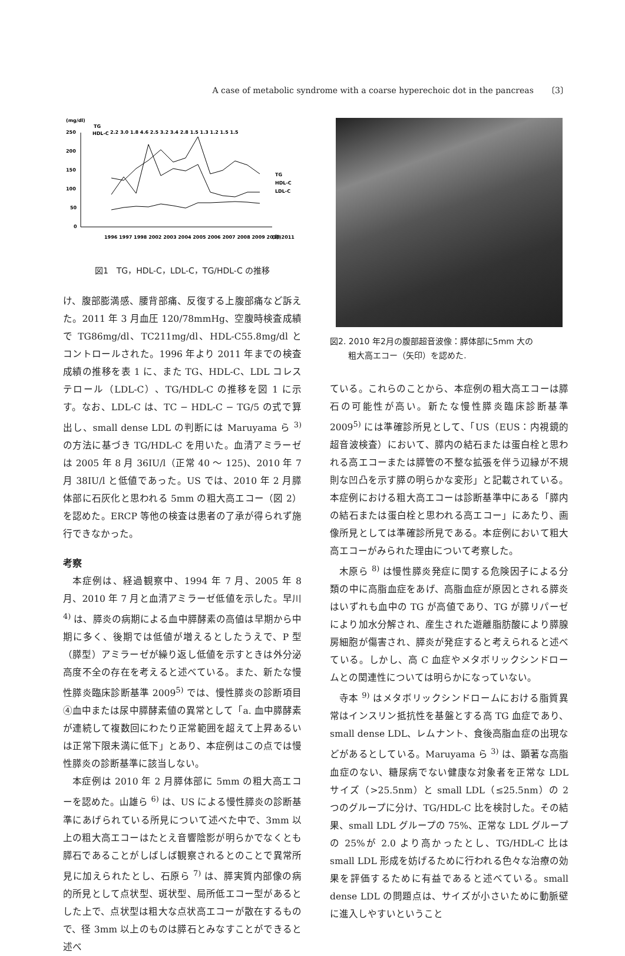A case of metabolic syndrome with a coarse hyperechoic dot in the pancreas 〔3〕
(mg/dl)
TG
HDL-C
2.2 3.0 1.8 4.6 2.5 3.2 3.4 2.8 1.5 1.3 1.2 1.5 1.5
250
200
150
100
50
0
TG
HDL-C
LDL-C
1996 1997 1998 2002 2003 2004 2005 2006 2007 2008 2009 2010 2011
(年)
図1　TG，HDL-C，LDL-C，TG/HDL-C の推移
け、腹部膨満感、腰背部痛、反復する上腹部痛など訴えた。2011 年 3 月血圧 120/78mmHg、空腹時検査成績で TG86mg/dl、TC211mg/dl、HDL-C55.8mg/dl とコントロールされた。1996 年より 2011 年までの検査成績の推移を表 1 に、また TG、HDL-C、LDL コレステロール（LDL-C）、TG/HDL-C の推移を図 1 に示す。なお、LDL-C は、TC − HDL-C − TG/5 の式で算出し、small dense LDL の判断には Maruyama ら <sup>3)</sup> の方法に基づき TG/HDL-C を用いた。血清アミラーゼは 2005 年 8 月 36IU/l（正常 40 〜 125)、2010 年 7 月 38IU/l と低値であった。US では、2010 年 2 月膵体部に石灰化と思われる 5mm の粗大高エコー（図 2）を認めた。ERCP 等他の検査は患者の了承が得られず施行できなかった。
考察
本症例は、経過観察中、1994 年 7 月、2005 年 8 月、2010 年 7 月と血清アミラーゼ低値を示した。早川 <sup>4)</sup> は、膵炎の病期による血中膵酵素の高値は早期から中期に多く、後期では低値が増えるとしたうえで、P 型（膵型）アミラーゼが繰り返し低値を示すときは外分泌高度不全の存在を考えると述べている。また、新たな慢性膵炎臨床診断基準 2009<sup>5)</sup> では、慢性膵炎の診断項目④血中または尿中膵酵素値の異常として「a. 血中膵酵素が連続して複数回にわたり正常範囲を超えて上昇あるいは正常下限未満に低下」とあり、本症例はこの点では慢性膵炎の診断基準に該当しない。
本症例は 2010 年 2 月膵体部に 5mm の粗大高エコーを認めた。山雄ら <sup>6)</sup> は、US による慢性膵炎の診断基準にあげられている所見について述べた中で、3mm 以上の粗大高エコーはたとえ音響陰影が明らかでなくとも膵石であることがしばしば観察されるとのことで異常所見に加えられたとし、石原ら <sup>7)</sup> は、膵実質内部像の病的所見として点状型、斑状型、局所低エコー型があるとした上で、点状型は粗大な点状高エコーが散在するもので、径 3mm 以上のものは膵石とみなすことができると述べ
図2. 2010 年2月の腹部超音波像：膵体部に5mm 大の
粗大高エコー（矢印）を認めた.
ている。これらのことから、本症例の粗大高エコーは膵石の可能性が高い。新たな慢性膵炎臨床診断基準 2009<sup>5)</sup> には準確診所見として、「US（EUS：内視鏡的超音波検査）において、膵内の結石または蛋白栓と思われる高エコーまたは膵管の不整な拡張を伴う辺縁が不規則な凹凸を示す膵の明らかな変形」と記載されている。本症例における粗大高エコーは診断基準中にある「膵内の結石または蛋白栓と思われる高エコー」にあたり、画像所見としては準確診所見である。本症例において粗大高エコーがみられた理由について考察した。
木原ら <sup>8)</sup> は慢性膵炎発症に関する危険因子による分類の中に高脂血症をあげ、高脂血症が原因とされる膵炎はいずれも血中の TG が高値であり、TG が膵リパーゼにより加水分解され、産生された遊離脂肪酸により膵腺房細胞が傷害され、膵炎が発症すると考えられると述べている。しかし、高 C 血症やメタボリックシンドロームとの関連性については明らかになっていない。
寺本 <sup>9)</sup> はメタボリックシンドロームにおける脂質異常はインスリン抵抗性を基盤とする高 TG 血症であり、small dense LDL、レムナント、食後高脂血症の出現などがあるとしている。Maruyama ら <sup>3)</sup> は、顕著な高脂血症のない、糖尿病でない健康な対象者を正常な LDL サイズ（>25.5nm）と small LDL（≤25.5nm）の 2 つのグループに分け、TG/HDL-C 比を検討した。その結果、small LDL グループの 75%、正常な LDL グループの 25%が 2.0 より高かったとし、TG/HDL-C 比は small LDL 形成を妨げるために行われる色々な治療の効果を評価するために有益であると述べている。small dense LDL の問題点は、サイズが小さいために動脈壁に進入しやすいということ